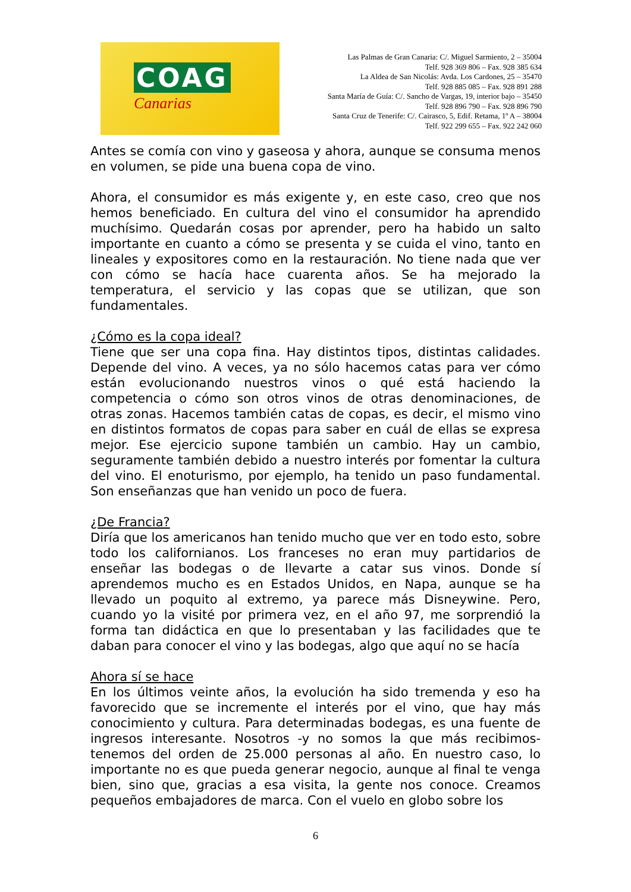COAG
Canarias
Las Palmas de Gran Canaria: C/. Miguel Sarmiento, 2 – 35004
Telf. 928 369 806 – Fax. 928 385 634
La Aldea de San Nicolás: Avda. Los Cardones, 25 – 35470
Telf. 928 885 085 – Fax. 928 891 288
Santa María de Guía: C/. Sancho de Vargas, 19, interior bajo – 35450
Telf. 928 896 790 – Fax. 928 896 790
Santa Cruz de Tenerife: C/. Cairasco, 5, Edif. Retama, 1º A – 38004
Telf. 922 299 655 – Fax. 922 242 060
Antes se comía con vino y gaseosa y ahora, aunque se consuma menos en volumen, se pide una buena copa de vino.
Ahora, el consumidor es más exigente y, en este caso, creo que nos hemos beneficiado. En cultura del vino el consumidor ha aprendido muchísimo. Quedarán cosas por aprender, pero ha habido un salto importante en cuanto a cómo se presenta y se cuida el vino, tanto en lineales y expositores como en la restauración. No tiene nada que ver con cómo se hacía hace cuarenta años. Se ha mejorado la temperatura, el servicio y las copas que se utilizan, que son fundamentales.
¿Cómo es la copa ideal?
Tiene que ser una copa fina. Hay distintos tipos, distintas calidades. Depende del vino. A veces, ya no sólo hacemos catas para ver cómo están evolucionando nuestros vinos o qué está haciendo la competencia o cómo son otros vinos de otras denominaciones, de otras zonas. Hacemos también catas de copas, es decir, el mismo vino en distintos formatos de copas para saber en cuál de ellas se expresa mejor. Ese ejercicio supone también un cambio. Hay un cambio, seguramente también debido a nuestro interés por fomentar la cultura del vino. El enoturismo, por ejemplo, ha tenido un paso fundamental. Son enseñanzas que han venido un poco de fuera.
¿De Francia?
Diría que los americanos han tenido mucho que ver en todo esto, sobre todo los californianos. Los franceses no eran muy partidarios de enseñar las bodegas o de llevarte a catar sus vinos. Donde sí aprendemos mucho es en Estados Unidos, en Napa, aunque se ha llevado un poquito al extremo, ya parece más Disneywine. Pero, cuando yo la visité por primera vez, en el año 97, me sorprendió la forma tan didáctica en que lo presentaban y las facilidades que te daban para conocer el vino y las bodegas, algo que aquí no se hacía
Ahora sí se hace
En los últimos veinte años, la evolución ha sido tremenda y eso ha favorecido que se incremente el interés por el vino, que hay más conocimiento y cultura. Para determinadas bodegas, es una fuente de ingresos interesante. Nosotros -y no somos la que más recibimos- tenemos del orden de 25.000 personas al año. En nuestro caso, lo importante no es que pueda generar negocio, aunque al final te venga bien, sino que, gracias a esa visita, la gente nos conoce. Creamos pequeños embajadores de marca. Con el vuelo en globo sobre los
6